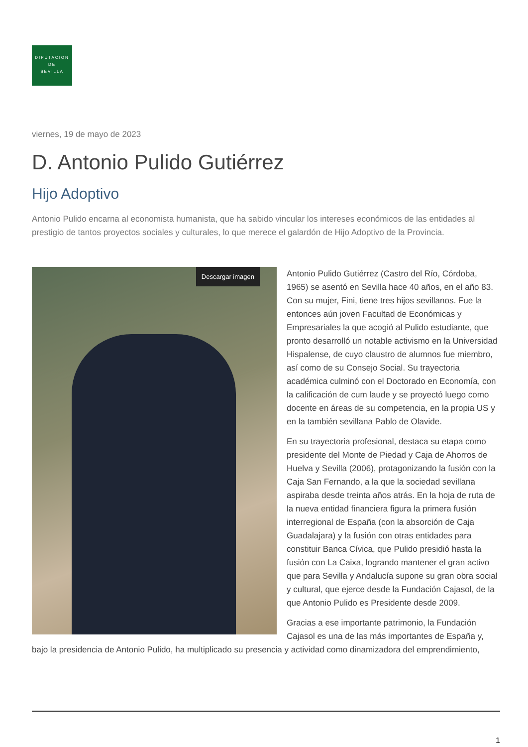DIPUTACION
DE
SEVILLA
viernes, 19 de mayo de 2023
D. Antonio Pulido Gutiérrez
Hijo Adoptivo
Antonio Pulido encarna al economista humanista, que ha sabido vincular los intereses económicos de las entidades al prestigio de tantos proyectos sociales y culturales, lo que merece el galardón de Hijo Adoptivo de la Provincia.
Descargar imagen
Antonio Pulido Gutiérrez (Castro del Río, Córdoba, 1965) se asentó en Sevilla hace 40 años, en el año 83. Con su mujer, Fini, tiene tres hijos sevillanos. Fue la entonces aún joven Facultad de Económicas y Empresariales la que acogió al Pulido estudiante, que pronto desarrolló un notable activismo en la Universidad Hispalense, de cuyo claustro de alumnos fue miembro, así como de su Consejo Social. Su trayectoria académica culminó con el Doctorado en Economía, con la calificación de cum laude y se proyectó luego como docente en áreas de su competencia, en la propia US y en la también sevillana Pablo de Olavide.
En su trayectoria profesional, destaca su etapa como presidente del Monte de Piedad y Caja de Ahorros de Huelva y Sevilla (2006), protagonizando la fusión con la Caja San Fernando, a la que la sociedad sevillana aspiraba desde treinta años atrás. En la hoja de ruta de la nueva entidad financiera figura la primera fusión interregional de España (con la absorción de Caja Guadalajara) y la fusión con otras entidades para constituir Banca Cívica, que Pulido presidió hasta la fusión con La Caixa, logrando mantener el gran activo que para Sevilla y Andalucía supone su gran obra social y cultural, que ejerce desde la Fundación Cajasol, de la que Antonio Pulido es Presidente desde 2009.
Gracias a ese importante patrimonio, la Fundación Cajasol es una de las más importantes de España y, bajo la presidencia de Antonio Pulido, ha multiplicado su presencia y actividad como dinamizadora del emprendimiento,
1